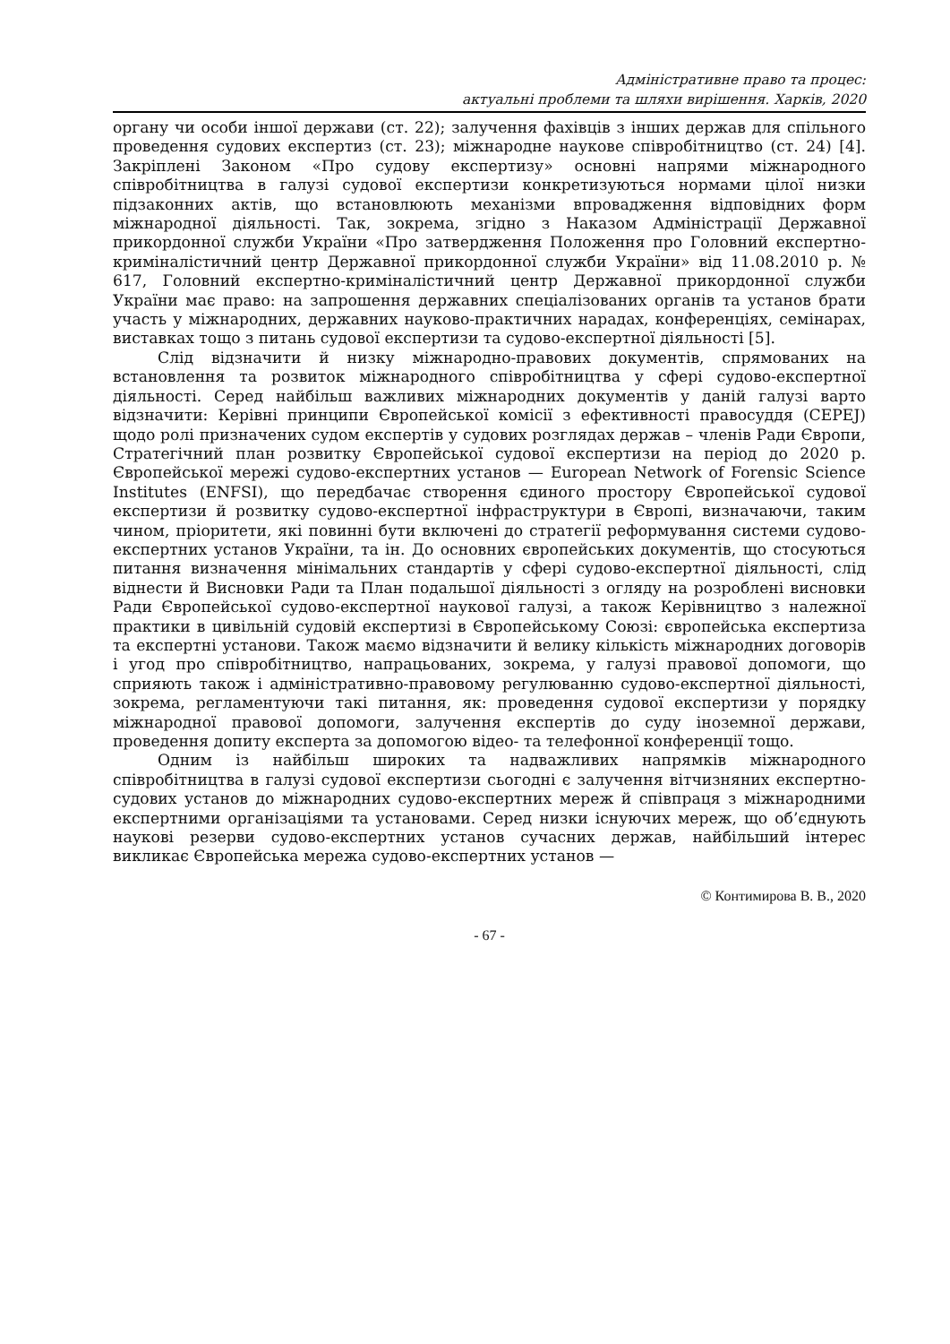Адміністративне право та процес:
актуальні проблеми та шляхи вирішення. Харків, 2020
органу чи особи іншої держави (ст. 22); залучення фахівців з інших держав для спільного проведення судових експертиз (ст. 23); міжнародне наукове співробітництво (ст. 24) [4]. Закріплені Законом «Про судову експертизу» основні напрями міжнародного співробітництва в галузі судової експертизи конкретизуються нормами цілої низки підзаконних актів, що встановлюють механізми впровадження відповідних форм міжнародної діяльності. Так, зокрема, згідно з Наказом Адміністрації Державної прикордонної служби України «Про затвердження Положення про Головний експертно-криміналістичний центр Державної прикордонної служби України» від 11.08.2010 р. № 617, Головний експертно-криміналістичний центр Державної прикордонної служби України має право: на запрошення державних спеціалізованих органів та установ брати участь у міжнародних, державних науково-практичних нарадах, конференціях, семінарах, виставках тощо з питань судової експертизи та судово-експертної діяльності [5].
Слід відзначити й низку міжнародно-правових документів, спрямованих на встановлення та розвиток міжнародного співробітництва у сфері судово-експертної діяльності. Серед найбільш важливих міжнародних документів у даній галузі варто відзначити: Керівні принципи Європейської комісії з ефективності правосуддя (CEPEJ) щодо ролі призначених судом експертів у судових розглядах держав – членів Ради Європи, Стратегічний план розвитку Європейської судової експертизи на період до 2020 р. Європейської мережі судово-експертних установ — European Network of Forensic Science Institutes (ENFSI), що передбачає створення єдиного простору Європейської судової експертизи й розвитку судово-експертної інфраструктури в Європі, визначаючи, таким чином, пріоритети, які повинні бути включені до стратегії реформування системи судово-експертних установ України, та ін. До основних європейських документів, що стосуються питання визначення мінімальних стандартів у сфері судово-експертної діяльності, слід віднести й Висновки Ради та План подальшої діяльності з огляду на розроблені висновки Ради Європейської судово-експертної наукової галузі, а також Керівництво з належної практики в цивільній судовій експертизі в Європейському Союзі: європейська експертиза та експертні установи. Також маємо відзначити й велику кількість міжнародних договорів і угод про співробітництво, напрацьованих, зокрема, у галузі правової допомоги, що сприяють також і адміністративно-правовому регулюванню судово-експертної діяльності, зокрема, регламентуючи такі питання, як: проведення судової експертизи у порядку міжнародної правової допомоги, залучення експертів до суду іноземної держави, проведення допиту експерта за допомогою відео- та телефонної конференції тощо.
Одним із найбільш широких та надважливих напрямків міжнародного співробітництва в галузі судової експертизи сьогодні є залучення вітчизняних експертно-судових установ до міжнародних судово-експертних мереж й співпраця з міжнародними експертними організаціями та установами. Серед низки існуючих мереж, що об’єднують наукові резерви судово-експертних установ сучасних держав, найбільший інтерес викликає Європейська мережа судово-експертних установ —
© Контимирова В. В., 2020
- 67 -